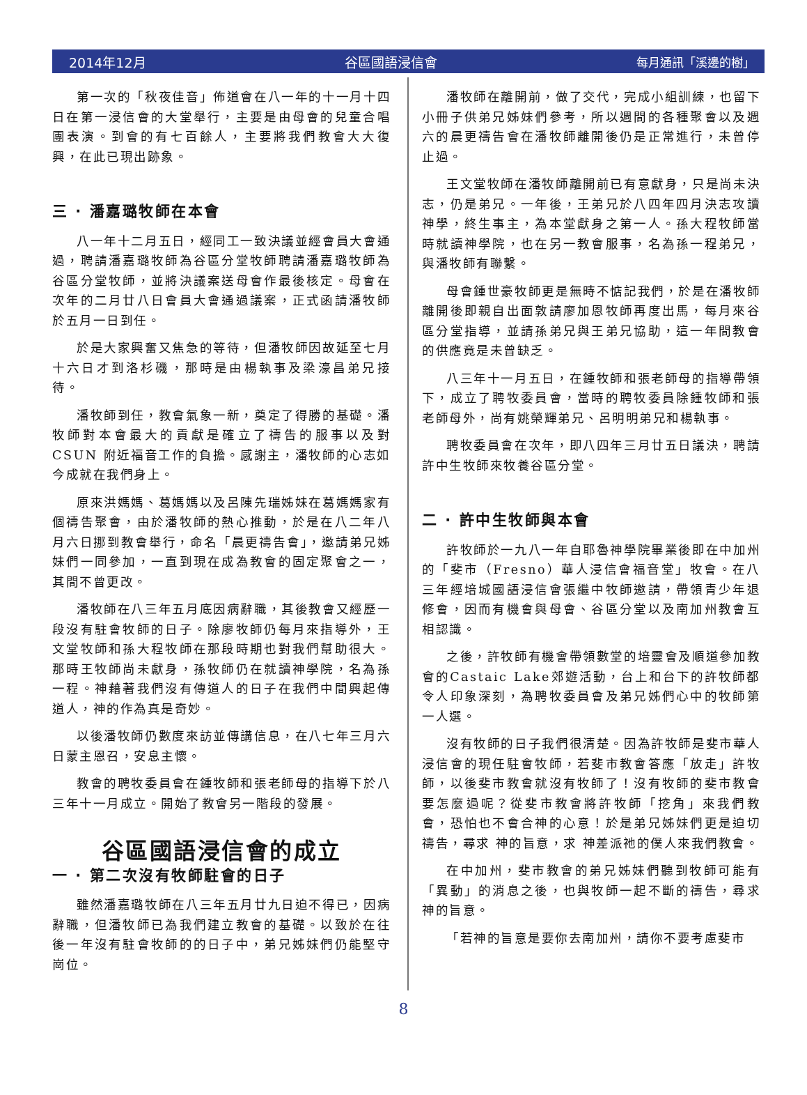2014年12月 谷區國語浸信會 每月通訊「溪邊的樹」
第一次的「秋夜佳音」佈道會在八一年的十一月十四日在第一浸信會的大堂舉行，主要是由母會的兒童合唱團表演。到會的有七百餘人，主要將我們教會大大復興，在此已現出跡象。
三 · 潘嘉璐牧師在本會
八一年十二月五日，經同工一致決議並經會員大會通過，聘請潘嘉璐牧師為谷區分堂牧師聘請潘嘉璐牧師為谷區分堂牧師，並將決議案送母會作最後核定。母會在次年的二月廿八日會員大會通過議案，正式函請潘牧師於五月一日到任。
於是大家興奮又焦急的等待，但潘牧師因故延至七月十六日才到洛杉磯，那時是由楊執事及梁濠昌弟兄接待。
潘牧師到任，教會氣象一新，奠定了得勝的基礎。潘牧師對本會最大的貢獻是確立了禱告的服事以及對 CSUN 附近福音工作的負擔。感謝主，潘牧師的心志如今成就在我們身上。
原來洪媽媽、葛媽媽以及呂陳先瑞姊妹在葛媽媽家有個禱告聚會，由於潘牧師的熱心推動，於是在八二年八月六日挪到教會舉行，命名「晨更禱告會」，邀請弟兄姊妹們一同參加，一直到現在成為教會的固定聚會之一，其間不曾更改。
潘牧師在八三年五月底因病辭職，其後教會又經歷一段沒有駐會牧師的日子。除廖牧師仍每月來指導外，王文堂牧師和孫大程牧師在那段時期也對我們幫助很大。那時王牧師尚未獻身，孫牧師仍在就讀神學院，名為孫一程。神藉著我們沒有傳道人的日子在我們中間興起傳道人，神的作為真是奇妙。
以後潘牧師仍數度來訪並傳講信息，在八七年三月六日蒙主恩召，安息主懷。
教會的聘牧委員會在鍾牧師和張老師母的指導下於八三年十一月成立。開始了教會另一階段的發展。
谷區國語浸信會的成立
一 · 第二次沒有牧師駐會的日子
雖然潘嘉璐牧師在八三年五月廿九日迫不得已，因病辭職，但潘牧師已為我們建立教會的基礎。以致於在往後一年沒有駐會牧師的的日子中，弟兄姊妹們仍能堅守崗位。
潘牧師在離開前，做了交代，完成小組訓練，也留下小冊子供弟兄姊妹們參考，所以週間的各種聚會以及週六的晨更禱告會在潘牧師離開後仍是正常進行，未曾停止過。
王文堂牧師在潘牧師離開前已有意獻身，只是尚未決志，仍是弟兄。一年後，王弟兄於八四年四月決志攻讀神學，終生事主，為本堂獻身之第一人。孫大程牧師當時就讀神學院，也在另一教會服事，名為孫一程弟兄，與潘牧師有聯繫。
母會鍾世豪牧師更是無時不惦記我們，於是在潘牧師離開後即親自出面敦請廖加恩牧師再度出馬，每月來谷區分堂指導，並請孫弟兄與王弟兄協助，這一年間教會的供應竟是未曾缺乏。
八三年十一月五日，在鍾牧師和張老師母的指導帶領下，成立了聘牧委員會，當時的聘牧委員除鍾牧師和張老師母外，尚有姚榮輝弟兄、呂明明弟兄和楊執事。
聘牧委員會在次年，即八四年三月廿五日議決，聘請許中生牧師來牧養谷區分堂。
二 · 許中生牧師與本會
許牧師於一九八一年自耶魯神學院畢業後即在中加州的「斐市（Fresno）華人浸信會福音堂」牧會。在八三年經培城國語浸信會張繼中牧師邀請，帶領青少年退修會，因而有機會與母會、谷區分堂以及南加州教會互相認識。
之後，許牧師有機會帶領數堂的培靈會及順道參加教會的Castaic Lake郊遊活動，台上和台下的許牧師都令人印象深刻，為聘牧委員會及弟兄姊們心中的牧師第一人選。
沒有牧師的日子我們很清楚。因為許牧師是斐市華人浸信會的現任駐會牧師，若斐市教會答應「放走」許牧師，以後斐市教會就沒有牧師了！沒有牧師的斐市教會要怎麼過呢？從斐市教會將許牧師「挖角」來我們教會，恐怕也不會合神的心意！於是弟兄姊妹們更是迫切禱告，尋求 神的旨意，求 神差派祂的僕人來我們教會。
在中加州，斐市教會的弟兄姊妹們聽到牧師可能有「異動」的消息之後，也與牧師一起不斷的禱告，尋求神的旨意。
「若神的旨意是要你去南加州，請你不要考慮斐市
8